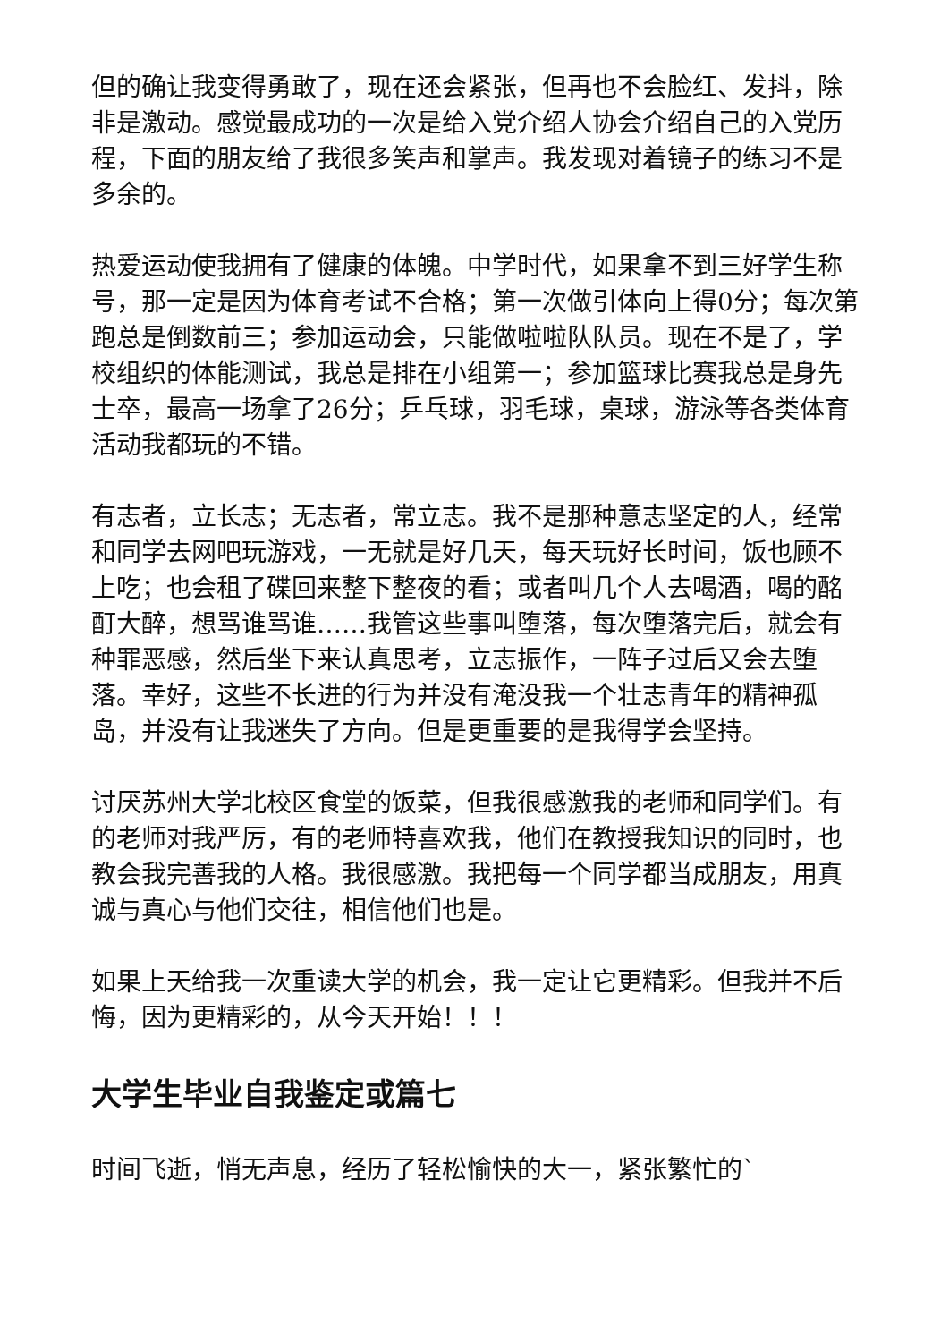但的确让我变得勇敢了，现在还会紧张，但再也不会脸红、发抖，除非是激动。感觉最成功的一次是给入党介绍人协会介绍自己的入党历程，下面的朋友给了我很多笑声和掌声。我发现对着镜子的练习不是多余的。
热爱运动使我拥有了健康的体魄。中学时代，如果拿不到三好学生称号，那一定是因为体育考试不合格；第一次做引体向上得0分；每次第跑总是倒数前三；参加运动会，只能做啦啦队队员。现在不是了，学校组织的体能测试，我总是排在小组第一；参加篮球比赛我总是身先士卒，最高一场拿了26分；乒乓球，羽毛球，桌球，游泳等各类体育活动我都玩的不错。
有志者，立长志；无志者，常立志。我不是那种意志坚定的人，经常和同学去网吧玩游戏，一无就是好几天，每天玩好长时间，饭也顾不上吃；也会租了碟回来整下整夜的看；或者叫几个人去喝酒，喝的酩酊大醉，想骂谁骂谁……我管这些事叫堕落，每次堕落完后，就会有种罪恶感，然后坐下来认真思考，立志振作，一阵子过后又会去堕落。幸好，这些不长进的行为并没有淹没我一个壮志青年的精神孤岛，并没有让我迷失了方向。但是更重要的是我得学会坚持。
讨厌苏州大学北校区食堂的饭菜，但我很感激我的老师和同学们。有的老师对我严厉，有的老师特喜欢我，他们在教授我知识的同时，也教会我完善我的人格。我很感激。我把每一个同学都当成朋友，用真诚与真心与他们交往，相信他们也是。
如果上天给我一次重读大学的机会，我一定让它更精彩。但我并不后悔，因为更精彩的，从今天开始！！！
大学生毕业自我鉴定或篇七
时间飞逝，悄无声息，经历了轻松愉快的大一，紧张繁忙的`